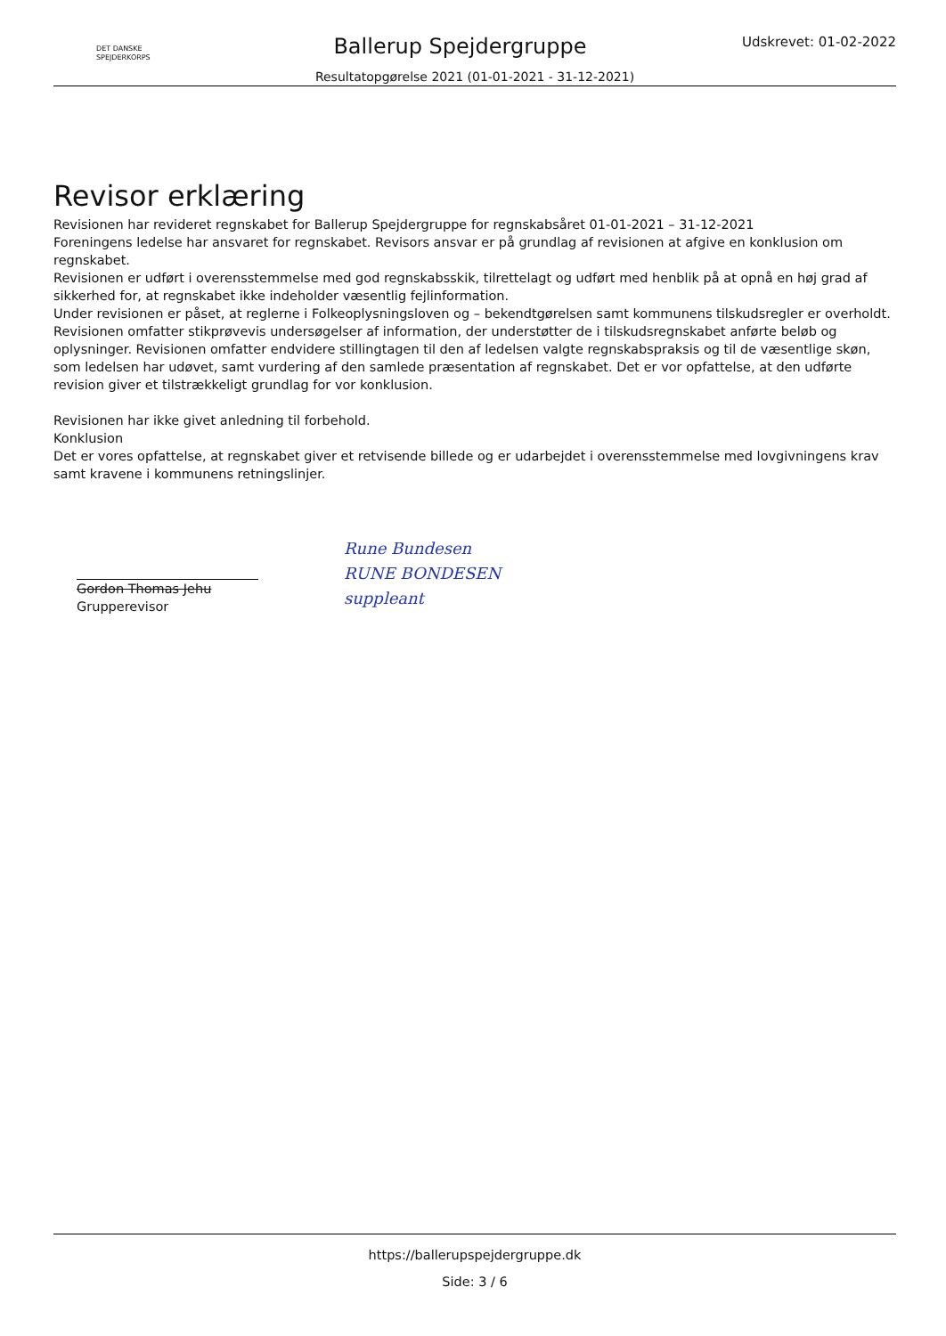DET DANSKE
SPEJDERKORPS
Ballerup Spejdergruppe
Udskrevet: 01-02-2022
Resultatopgørelse 2021 (01-01-2021 - 31-12-2021)
Revisor erklæring
Revisionen har revideret regnskabet for Ballerup Spejdergruppe for regnskabsåret 01-01-2021 – 31-12-2021
Foreningens ledelse har ansvaret for regnskabet. Revisors ansvar er på grundlag af revisionen at afgive en konklusion om regnskabet.
Revisionen er udført i overensstemmelse med god regnskabsskik, tilrettelagt og udført med henblik på at opnå en høj grad af sikkerhed for, at regnskabet ikke indeholder væsentlig fejlinformation.
Under revisionen er påset, at reglerne i Folkeoplysningsloven og – bekendtgørelsen samt kommunens tilskudsregler er overholdt.
Revisionen omfatter stikprøvevis undersøgelser af information, der understøtter de i tilskudsregnskabet anførte beløb og oplysninger. Revisionen omfatter endvidere stillingtagen til den af ledelsen valgte regnskabspraksis og til de væsentlige skøn, som ledelsen har udøvet, samt vurdering af den samlede præsentation af regnskabet. Det er vor opfattelse, at den udførte revision giver et tilstrækkeligt grundlag for vor konklusion.
Revisionen har ikke givet anledning til forbehold.
Konklusion
Det er vores opfattelse, at regnskabet giver et retvisende billede og er udarbejdet i overensstemmelse med lovgivningens krav samt kravene i kommunens retningslinjer.
Gordon Thomas Jehu
Grupperevisor
Rune Bundesen
RUNE BONDESEN
suppleant
https://ballerupspejdergruppe.dk
Side: 3 / 6